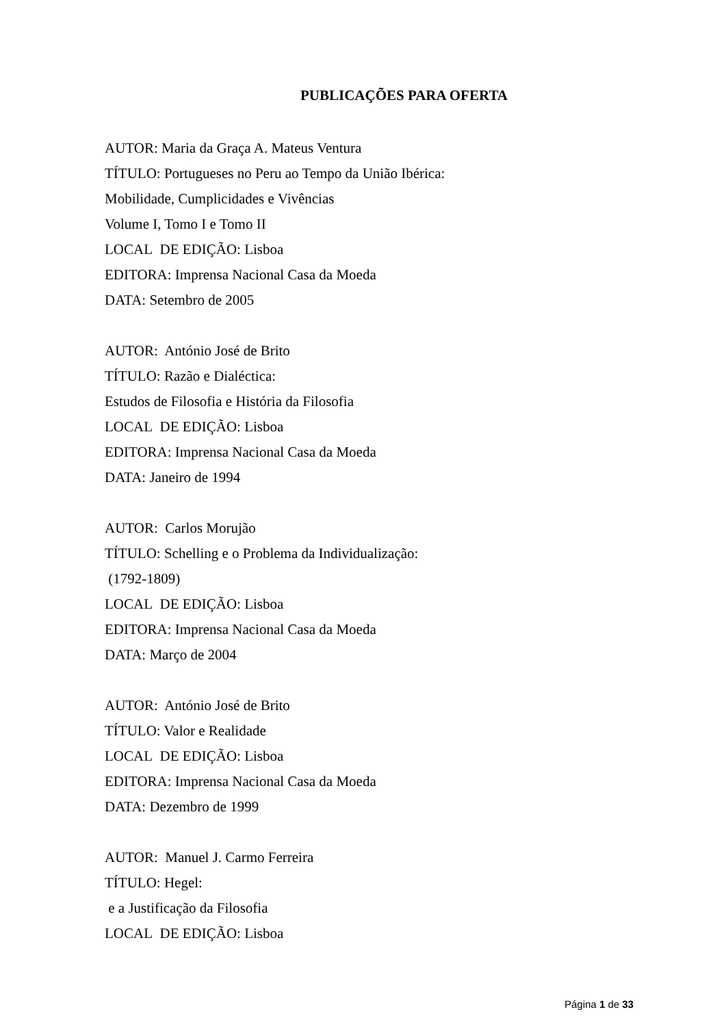PUBLICAÇÕES PARA OFERTA
AUTOR: Maria da Graça A. Mateus Ventura
TÍTULO: Portugueses no Peru ao Tempo da União Ibérica:
Mobilidade, Cumplicidades e Vivências
Volume I, Tomo I e Tomo II
LOCAL DE EDIÇÃO: Lisboa
EDITORA: Imprensa Nacional Casa da Moeda
DATA: Setembro de 2005
AUTOR: António José de Brito
TÍTULO: Razão e Dialéctica:
Estudos de Filosofia e História da Filosofia
LOCAL DE EDIÇÃO: Lisboa
EDITORA: Imprensa Nacional Casa da Moeda
DATA: Janeiro de 1994
AUTOR: Carlos Morujão
TÍTULO: Schelling e o Problema da Individualização:
(1792-1809)
LOCAL DE EDIÇÃO: Lisboa
EDITORA: Imprensa Nacional Casa da Moeda
DATA: Março de 2004
AUTOR: António José de Brito
TÍTULO: Valor e Realidade
LOCAL DE EDIÇÃO: Lisboa
EDITORA: Imprensa Nacional Casa da Moeda
DATA: Dezembro de 1999
AUTOR: Manuel J. Carmo Ferreira
TÍTULO: Hegel:
e a Justificação da Filosofia
LOCAL DE EDIÇÃO: Lisboa
Página 1 de 33